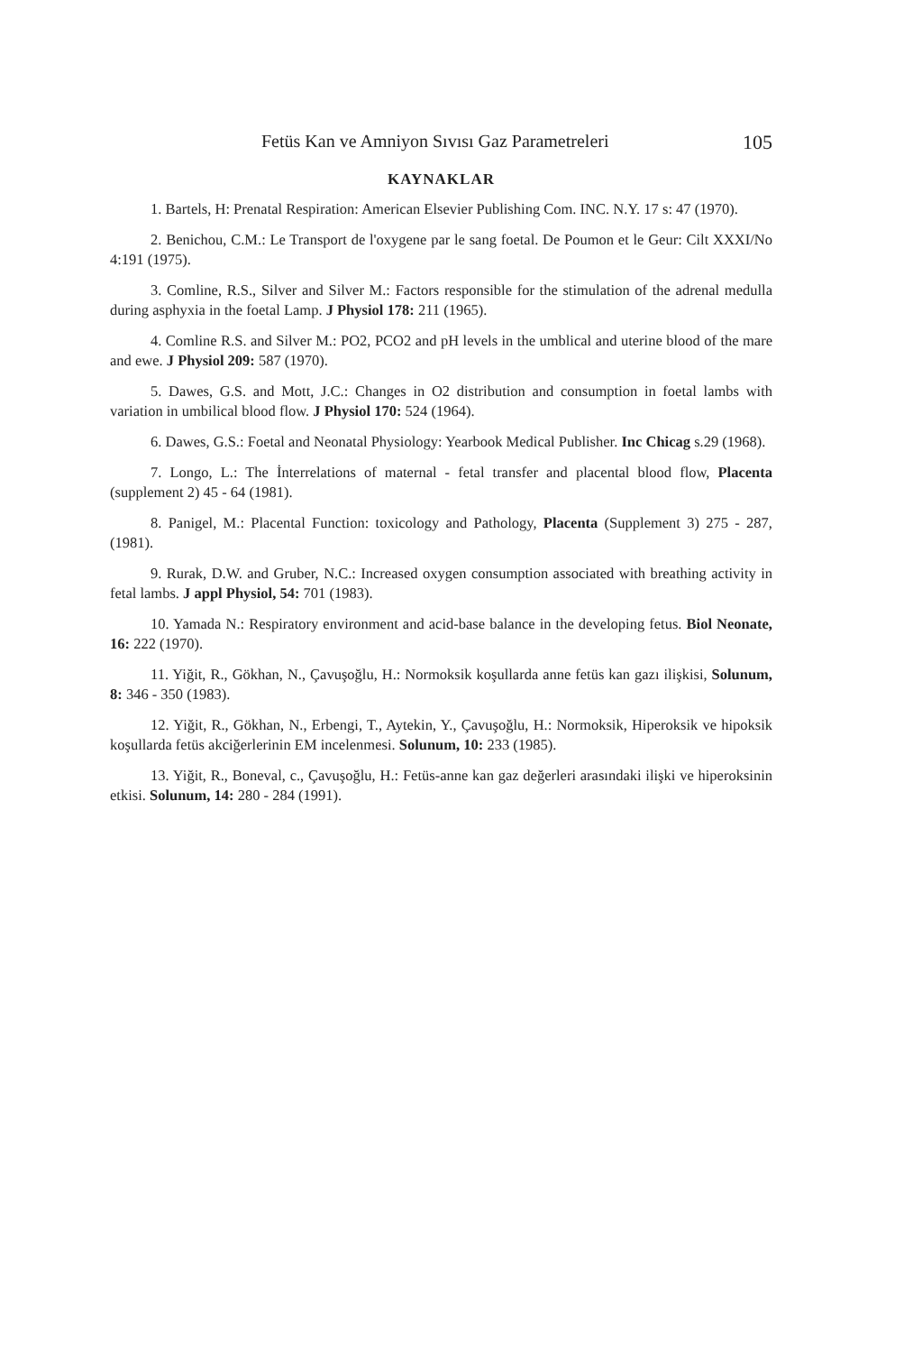Fetüs Kan ve Amniyon Sıvısı Gaz Parametreleri 105
KAYNAKLAR
1. Bartels, H: Prenatal Respiration: American Elsevier Publishing Com. INC. N.Y. 17 s: 47 (1970).
2. Benichou, C.M.: Le Transport de l'oxygene par le sang foetal. De Poumon et le Geur: Cilt XXXI/No 4:191 (1975).
3. Comline, R.S., Silver and Silver M.: Factors responsible for the stimulation of the adrenal medulla during asphyxia in the foetal Lamp. J Physiol 178: 211 (1965).
4. Comline R.S. and Silver M.: PO2, PCO2 and pH levels in the umblical and uterine blood of the mare and ewe. J Physiol 209: 587 (1970).
5. Dawes, G.S. and Mott, J.C.: Changes in O2 distribution and consumption in foetal lambs with variation in umbilical blood flow. J Physiol 170: 524 (1964).
6. Dawes, G.S.: Foetal and Neonatal Physiology: Yearbook Medical Publisher. Inc Chicag s.29 (1968).
7. Longo, L.: The İnterrelations of maternal - fetal transfer and placental blood flow, Placenta (supplement 2) 45 - 64 (1981).
8. Panigel, M.: Placental Function: toxicology and Pathology, Placenta (Supplement 3) 275 - 287, (1981).
9. Rurak, D.W. and Gruber, N.C.: Increased oxygen consumption associated with breathing activity in fetal lambs. J appl Physiol, 54: 701 (1983).
10. Yamada N.: Respiratory environment and acid-base balance in the developing fetus. Biol Neonate, 16: 222 (1970).
11. Yiğit, R., Gökhan, N., Çavuşoğlu, H.: Normoksik koşullarda anne fetüs kan gazı ilişkisi, Solunum, 8: 346 - 350 (1983).
12. Yiğit, R., Gökhan, N., Erbengi, T., Aytekin, Y., Çavuşoğlu, H.: Normoksik, Hiperoksik ve hipoksik koşullarda fetüs akciğerlerinin EM incelenmesi. Solunum, 10: 233 (1985).
13. Yiğit, R., Boneval, c., Çavuşoğlu, H.: Fetüs-anne kan gaz değerleri arasındaki ilişki ve hiperoksinin etkisi. Solunum, 14: 280 - 284 (1991).